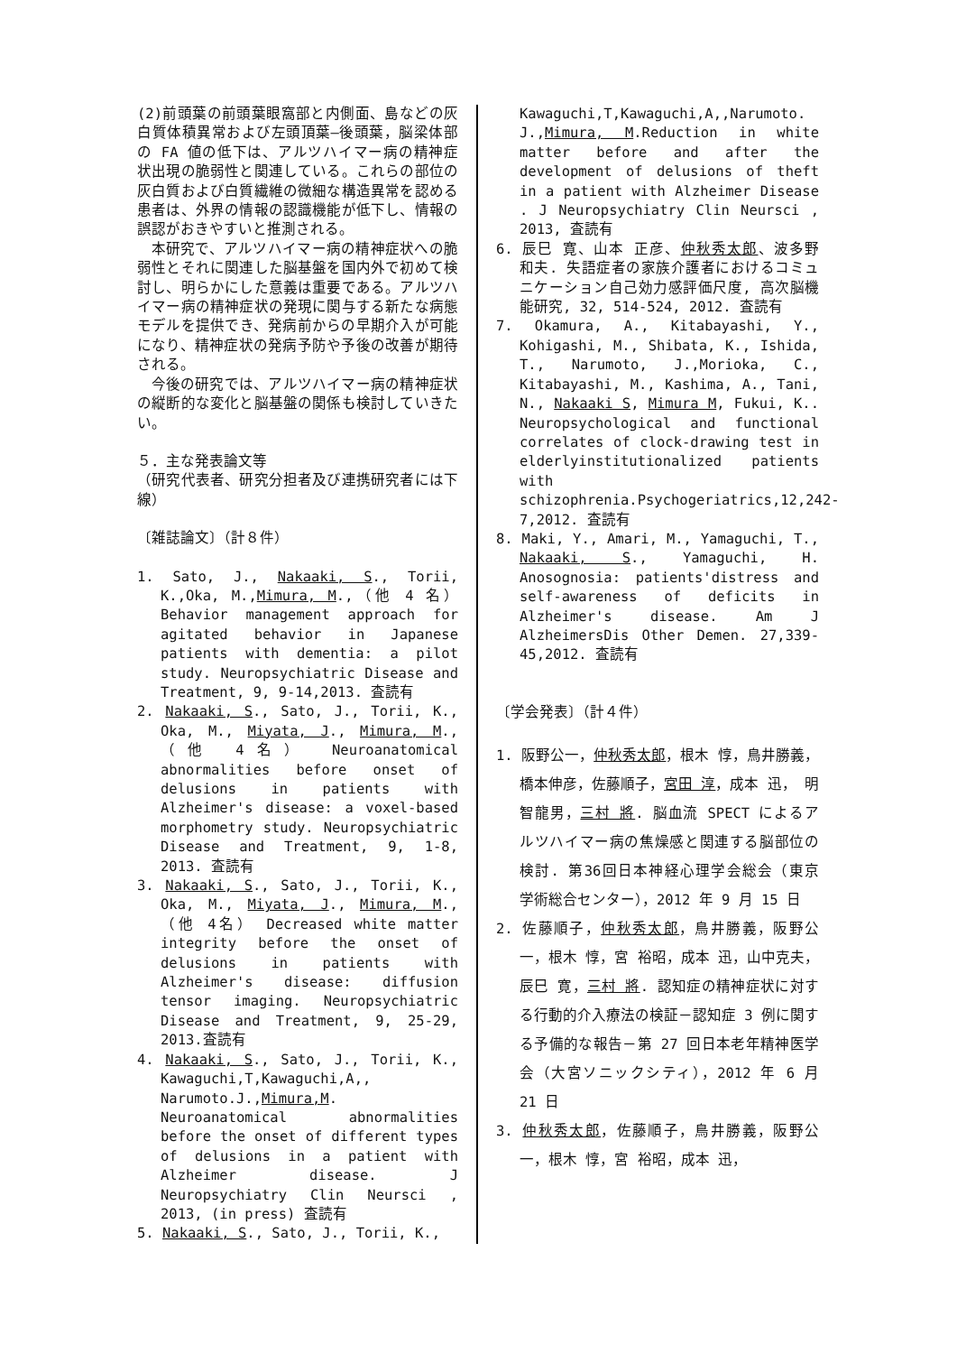(2)前頭葉の前頭葉眼窩部と内側面、島などの灰白質体積異常および左頭頂葉―後頭葉，脳梁体部の FA 値の低下は、アルツハイマー病の精神症状出現の脆弱性と関連している。これらの部位の灰白質および白質繊維の微細な構造異常を認める患者は、外界の情報の認識機能が低下し、情報の誤認がおきやすいと推測される。
本研究で、アルツハイマー病の精神症状への脆弱性とそれに関連した脳基盤を国内外で初めて検討し、明らかにした意義は重要である。アルツハイマー病の精神症状の発現に関与する新たな病態モデルを提供でき、発病前からの早期介入が可能になり、精神症状の発病予防や予後の改善が期待される。
今後の研究では、アルツハイマー病の精神症状の縦断的な変化と脳基盤の関係も検討していきたい。
５．主な発表論文等
（研究代表者、研究分担者及び連携研究者には下線）
〔雑誌論文〕（計８件）
1. Sato, J., Nakaaki, S., Torii, K.,Oka, M.,Mimura, M.,（他 4 名） Behavior management approach for agitated behavior in Japanese patients with dementia: a pilot study. Neuropsychiatric Disease and Treatment, 9, 9-14,2013. 査読有
2. Nakaaki, S., Sato, J., Torii, K., Oka, M., Miyata, J., Mimura, M.,（他 4名） Neuroanatomical abnormalities before onset of delusions in patients with Alzheimer's disease: a voxel-based morphometry study. Neuropsychiatric Disease and Treatment, 9, 1-8, 2013. 査読有
3. Nakaaki, S., Sato, J., Torii, K., Oka, M., Miyata, J., Mimura, M.,（他 4名） Decreased white matter integrity before the onset of delusions in patients with Alzheimer's disease: diffusion tensor imaging. Neuropsychiatric Disease and Treatment, 9, 25-29, 2013.査読有
4. Nakaaki, S., Sato, J., Torii, K., Kawaguchi,T,Kawaguchi,A,, Narumoto.J.,Mimura,M. Neuroanatomical abnormalities before the onset of different types of delusions in a patient with Alzheimer disease. J Neuropsychiatry Clin Neursci , 2013, (in press) 査読有
5. Nakaaki, S., Sato, J., Torii, K.,
Kawaguchi,T,Kawaguchi,A,,Narumoto. J.,Mimura, M.Reduction in white matter before and after the development of delusions of theft in a patient with Alzheimer Disease . J Neuropsychiatry Clin Neursci , 2013, 査読有
6. 辰巳 寛、山本 正彦、仲秋秀太郎、波多野 和夫. 失語症者の家族介護者におけるコミュニケーション自己効力感評価尺度, 高次脳機能研究, 32, 514-524, 2012. 査読有
7. Okamura, A., Kitabayashi, Y., Kohigashi, M., Shibata, K., Ishida, T., Narumoto, J.,Morioka, C., Kitabayashi, M., Kashima, A., Tani, N., Nakaaki S, Mimura M, Fukui, K.. Neuropsychological and functional correlates of clock-drawing test in elderlyinstitutionalized patients with schizophrenia.Psychogeriatrics,12,242-7,2012. 査読有
8. Maki, Y., Amari, M., Yamaguchi, T., Nakaaki, S., Yamaguchi, H. Anosognosia: patients'distress and self-awareness of deficits in Alzheimer's disease. Am J AlzheimersDis Other Demen. 27,339-45,2012. 査読有
〔学会発表〕（計４件）
1. 阪野公一，仲秋秀太郎，根木 惇，鳥井勝義，橋本伸彦，佐藤順子，宮田 淳，成本 迅， 明智龍男，三村 將. 脳血流 SPECT によるアルツハイマー病の焦燥感と関連する脳部位の検討. 第36回日本神経心理学会総会（東京 学術総合センター），2012 年 9 月 15 日
2. 佐藤順子，仲秋秀太郎，鳥井勝義，阪野公一，根木 惇，宮 裕昭，成本 迅，山中克夫， 辰巳 寛，三村 將. 認知症の精神症状に対する行動的介入療法の検証－認知症 3 例に関する予備的な報告－第 27 回日本老年精神医学会（大宮ソニックシティ），2012 年 6 月 21 日
3. 仲秋秀太郎，佐藤順子，鳥井勝義，阪野公一，根木 惇，宮 裕昭，成本 迅，